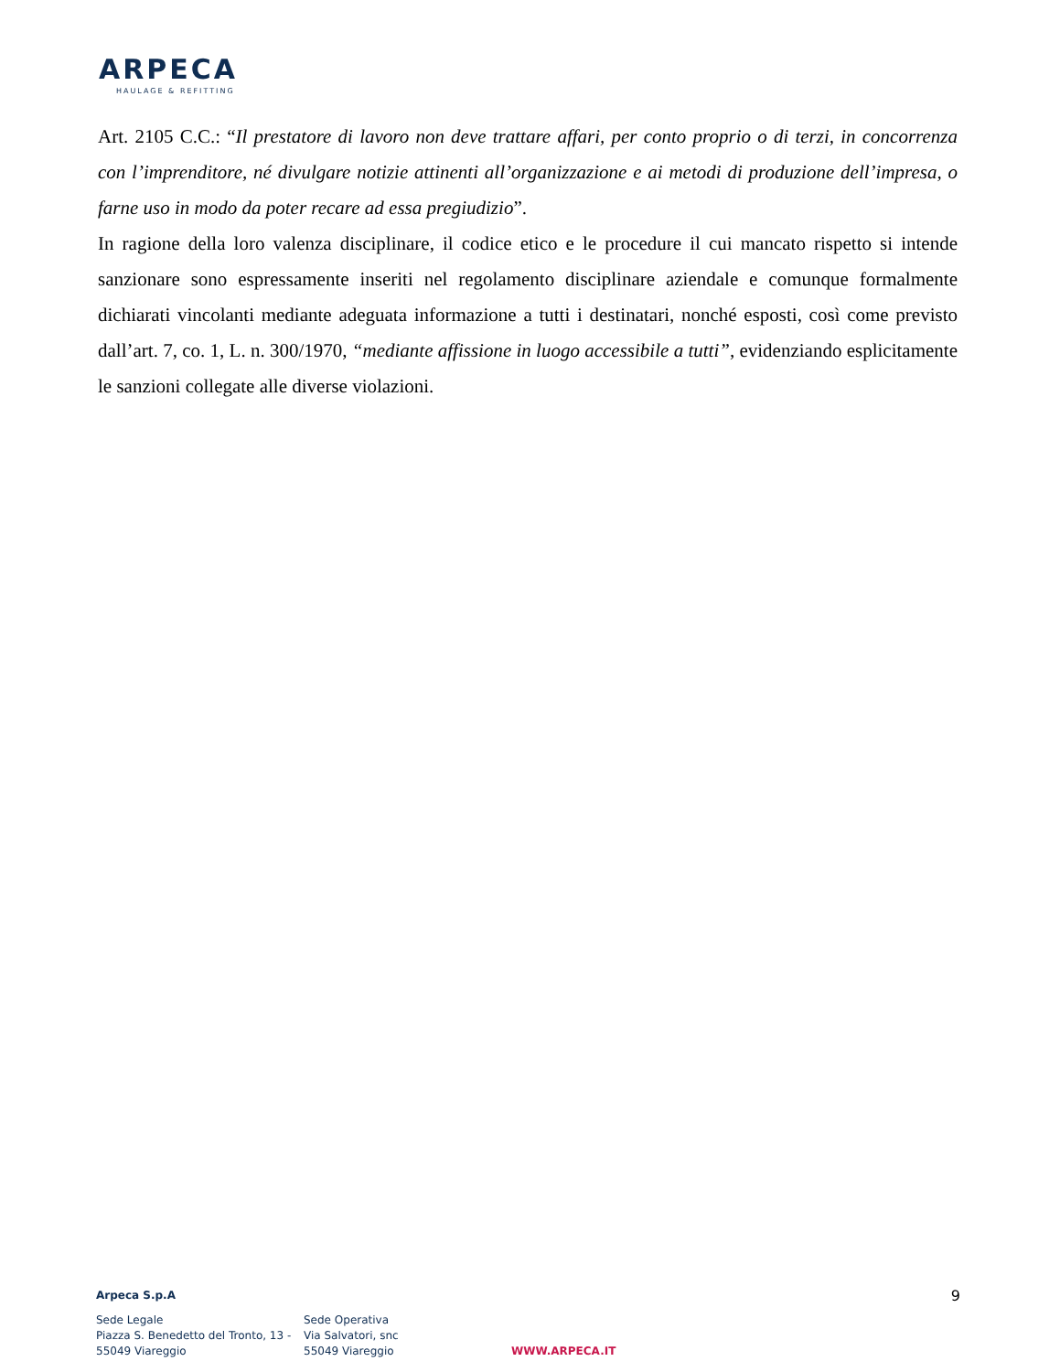ARPECA
HAULAGE & REFITTING
Art. 2105 C.C.: “Il prestatore di lavoro non deve trattare affari, per conto proprio o di terzi, in concorrenza con l’imprenditore, né divulgare notizie attinenti all’organizzazione e ai metodi di produzione dell’impresa, o farne uso in modo da poter recare ad essa pregiudizio”.
In ragione della loro valenza disciplinare, il codice etico e le procedure il cui mancato rispetto si intende sanzionare sono espressamente inseriti nel regolamento disciplinare aziendale e comunque formalmente dichiarati vincolanti mediante adeguata informazione a tutti i destinatari, nonché esposti, così come previsto dall’art. 7, co. 1, L. n. 300/1970, “mediante affissione in luogo accessibile a tutti”, evidenziando esplicitamente le sanzioni collegate alle diverse violazioni.
Arpeca S.p.A
9
Sede Legale
Piazza S. Benedetto del Tronto, 13 -
55049 Viareggio
Sede Operativa
Via Salvatori, snc
55049 Viareggio
WWW.ARPECA.IT